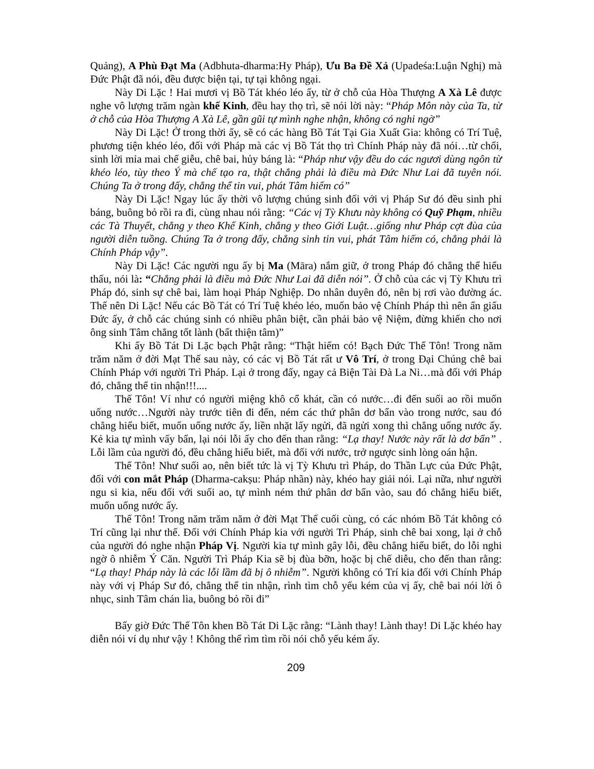Quảng), A Phù Đạt Ma (Adbhuta-dharma:Hy Pháp), Ưu Ba Đề Xả (Upadeśa:Luận Nghị) mà Đức Phật đã nói, đều được biện tại, tự tại không ngại.
Này Di Lặc ! Hai mươi vị Bồ Tát khéo léo ấy, từ ở chỗ của Hòa Thượng A Xà Lê được nghe vô lượng trăm ngàn khế Kinh, đều hay thọ trì, sẽ nói lời này: “Pháp Môn này của Ta, từ ở chỗ của Hòa Thượng A Xà Lê, gần gũi tự mình nghe nhận, không có nghi ngờ”
Này Di Lặc! Ở trong thời ấy, sẽ có các hàng Bồ Tát Tại Gia Xuất Gia: không có Trí Tuệ, phương tiện khéo léo, đối với Pháp mà các vị Bồ Tát thọ trì Chính Pháp này đã nói…từ chối, sinh lời mỉa mai chế giễu, chê bai, hủy báng là: “Pháp như vậy đều do các ngươi dùng ngôn từ khéo léo, tùy theo Ý mà chế tạo ra, thật chẳng phải là điều mà Đức Như Lai đã tuyên nói. Chúng Ta ở trong đấy, chẳng thể tin vui, phát Tâm hiếm có”
Này Di Lặc! Ngay lúc ấy thời vô lượng chúng sinh đối với vị Pháp Sư đó đều sinh phỉ báng, buông bỏ rồi ra đi, cùng nhau nói rằng: “Các vị Tỳ Khưu này không có Quỹ Phạm, nhiều các Tà Thuyết, chẳng y theo Khế Kinh, chẳng y theo Giới Luật…giống như Pháp cợt đùa của người diễn tuồng. Chúng Ta ở trong đấy, chẳng sinh tin vui, phát Tâm hiếm có, chẳng phải là Chính Pháp vậy”.
Này Di Lặc! Các người ngu ấy bị Ma (Māra) nắm giữ, ở trong Pháp đó chẳng thể hiểu thấu, nói là: “Chẳng phải là điều mà Đức Như Lai đã diễn nói”. Ở chỗ của các vị Tỳ Khưu trì Pháp đó, sinh sự chê bai, làm hoại Pháp Nghiệp. Do nhân duyên đó, nên bị rơi vào đường ác. Thế nên Di Lặc! Nếu các Bồ Tát có Trí Tuệ khéo léo, muốn bảo vệ Chính Pháp thì nên ẩn giấu Đức ấy, ở chỗ các chúng sinh có nhiều phân biệt, cần phải bảo vệ Niệm, đừng khiến cho nơi ông sinh Tâm chẳng tốt lành (bất thiện tâm)”
Khi ấy Bồ Tát Di Lặc bạch Phật rằng: “Thật hiếm có! Bạch Đức Thế Tôn! Trong năm trăm năm ở đời Mạt Thế sau này, có các vị Bồ Tát rất ư Vô Trí, ở trong Đại Chúng chê bai Chính Pháp với người Trì Pháp. Lại ở trong đấy, ngay cả Biện Tài Đà La Ni…mà đối với Pháp đó, chẳng thể tin nhận!!!....
Thế Tôn! Ví như có người miệng khô cổ khát, cần có nước…đi đến suối ao rồi muốn uống nước…Người này trước tiên đi đến, ném các thứ phân dơ bẩn vào trong nước, sau đó chẳng hiểu biết, muốn uống nước ấy, liền nhặt lấy ngửi, đã ngửi xong thì chẳng uống nước ấy. Kẻ kia tự mình vấy bẩn, lại nói lỗi ấy cho đến than rằng: “Lạ thay! Nước này rất là dơ bẩn” . Lỗi lầm của người đó, đều chẳng hiểu biết, mà đối với nước, trở ngược sinh lòng oán hận.
Thế Tôn! Như suối ao, nên biết tức là vị Tỳ Khưu trì Pháp, do Thần Lực của Đức Phật, đối với con mắt Pháp (Dharma-cakṣu: Pháp nhãn) này, khéo hay giải nói. Lại nữa, như người ngu si kia, nếu đối với suối ao, tự mình ném thứ phân dơ bẩn vào, sau đó chẳng hiểu biết, muốn uống nước ấy.
Thế Tôn! Trong năm trăm năm ở đời Mạt Thế cuối cùng, có các nhóm Bồ Tát không có Trí cũng lại như thế. Đối với Chính Pháp kia với người Trì Pháp, sinh chê bai xong, lại ở chỗ của người đó nghe nhận Pháp Vị. Người kia tự mình gây lỗi, đều chẳng hiểu biết, do lỗi nghi ngờ ô nhiễm Ý Căn. Người Trì Pháp Kia sẽ bị đùa bỡn, hoặc bị chế diễu, cho đến than rằng: “Lạ thay! Pháp này là các lỗi lầm đã bị ô nhiễm”. Người không có Trí kia đối với Chính Pháp này với vị Pháp Sư đó, chẳng thể tin nhận, rình tìm chỗ yếu kém của vị ấy, chê bai nói lời ô nhục, sinh Tâm chán lìa, buông bỏ rồi đi”
Bấy giờ Đức Thế Tôn khen Bồ Tát Di Lặc rằng: “Lành thay! Lành thay! Di Lặc khéo hay diễn nói ví dụ như vậy ! Không thể rìm tìm rồi nói chỗ yếu kém ấy.
209